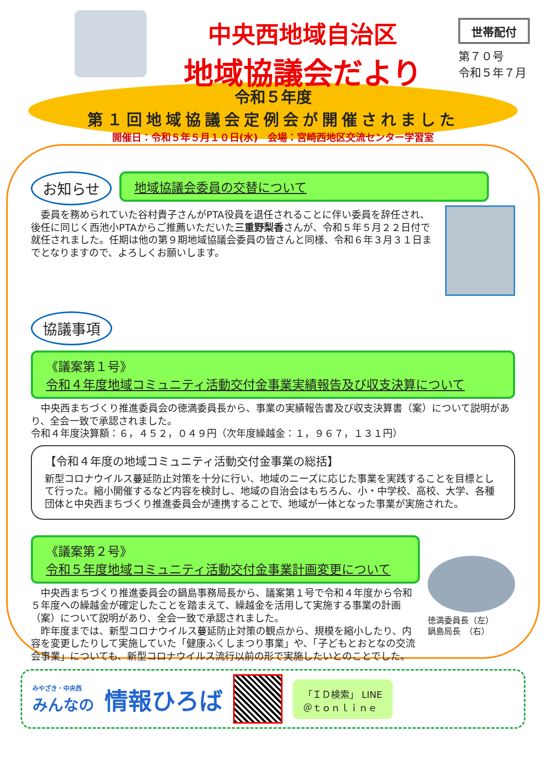中央西地域自治区
地域協議会だより
世帯配付
第７０号
令和５年７月
令和５年度
第１回地域協議会定例会が開催されました
開催日：令和５年５月１０日(水)　会場：宮崎西地区交流センター学習室
お知らせ
地域協議会委員の交替について
　委員を務められていた谷村貴子さんがPTA役員を退任されることに伴い委員を辞任され、後任に同じく西池小PTAからご推薦いただいた三重野梨香さんが、令和５年５月２２日付で就任されました。任期は他の第９期地域協議会委員の皆さんと同様、令和６年３月３１日までとなりますので、よろしくお願いします。
協議事項
《議案第１号》
令和４年度地域コミュニティ活動交付金事業実績報告及び収支決算について
　中央西まちづくり推進委員会の徳満委員長から、事業の実績報告書及び収支決算書（案）について説明があり、全会一致で承認されました。
令和４年度決算額：６，４５２，０４９円（次年度繰越金：１，９６７，１３１円）
【令和４年度の地域コミュニティ活動交付金事業の総括】
新型コロナウイルス蔓延防止対策を十分に行い、地域のニーズに応じた事業を実践することを目標として行った。縮小開催するなど内容を検討し、地域の自治会はもちろん、小・中学校、高校、大学、各種団体と中央西まちづくり推進委員会が連携することで、地域が一体となった事業が実施された。
《議案第２号》
令和５年度地域コミュニティ活動交付金事業計画変更について
　中央西まちづくり推進委員会の鍋島事務局長から、議案第１号で令和４年度から令和５年度への繰越金が確定したことを踏まえて、繰越金を活用して実施する事業の計画（案）について説明があり、全会一致で承認されました。
　昨年度までは、新型コロナウイルス蔓延防止対策の観点から、規模を縮小したり、内容を変更したりして実施していた「健康ふくしまつり事業」や、「子どもとおとなの交流会事業」についても、新型コロナウイルス流行以前の形で実施したいとのことでした。
徳満委員長（左）
鍋島局長　（右）
みやざき・中央西
みんなの
情報ひろば
「ＩＤ検索」 LINE
＠ｔｏｎｌｉｎｅ